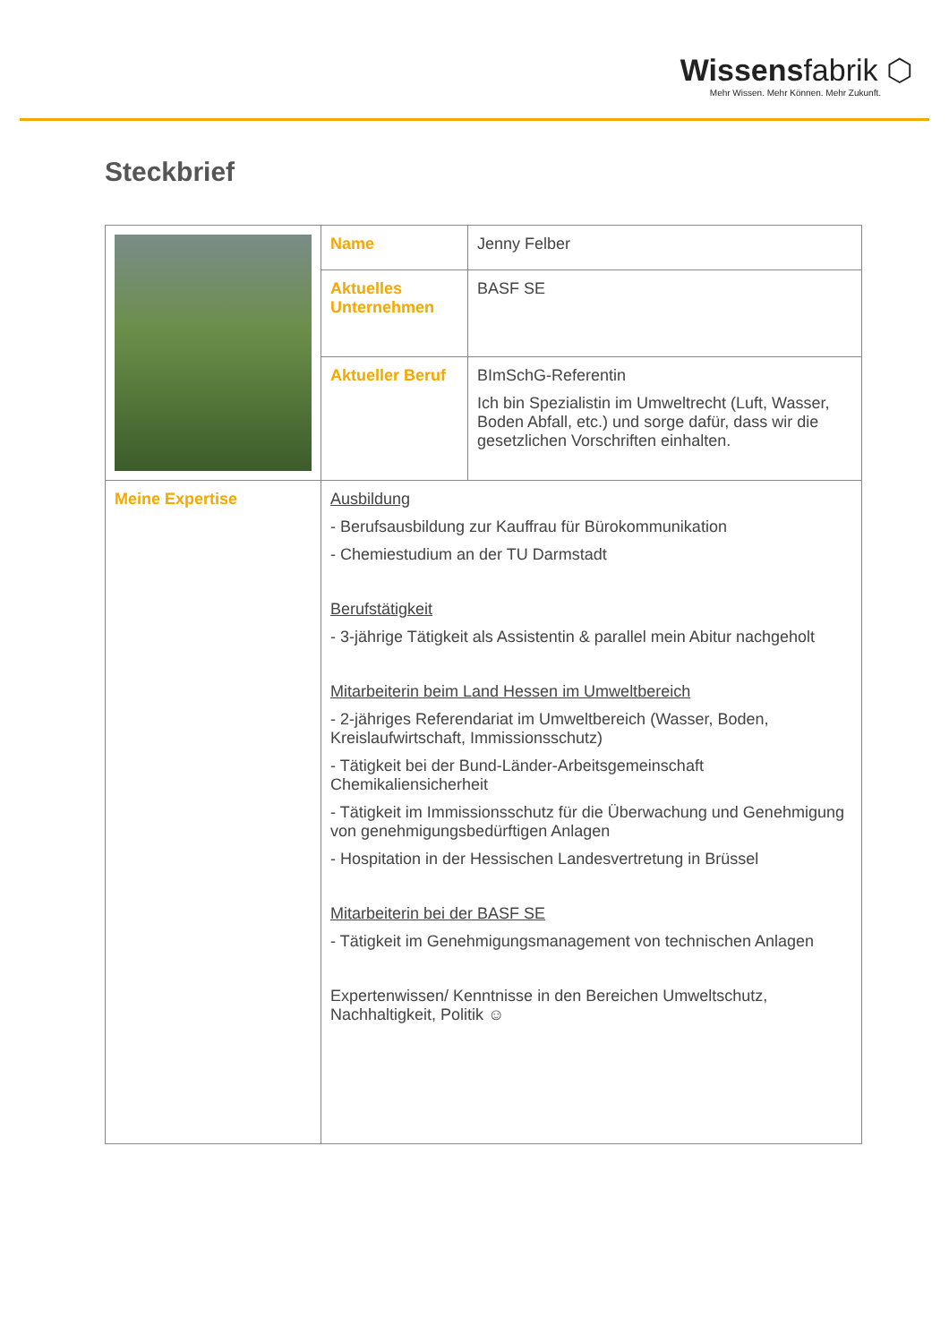Wissensfabrik ⬡
Mehr Wissen. Mehr Können. Mehr Zukunft.
Steckbrief
| | Name | Jenny Felber |
| | Aktuelles Unternehmen | BASF SE |
| | Aktueller Beruf | BImSchG-Referentin Ich bin Spezialistin im Umweltrecht (Luft, Wasser, Boden Abfall, etc.) und sorge dafür, dass wir die gesetzlichen Vorschriften einhalten. |
| Meine Expertise | Ausbildung - Berufsausbildung zur Kauffrau für Bürokommunikation - Chemiestudium an der TU Darmstadt Berufstätigkeit - 3-jährige Tätigkeit als Assistentin & parallel mein Abitur nachgeholt Mitarbeiterin beim Land Hessen im Umweltbereich - 2-jähriges Referendariat im Umweltbereich (Wasser, Boden, Kreislaufwirtschaft, Immissionsschutz) - Tätigkeit bei der Bund-Länder-Arbeitsgemeinschaft Chemikaliensicherheit - Tätigkeit im Immissionsschutz für die Überwachung und Genehmigung von genehmigungsbedürftigen Anlagen - Hospitation in der Hessischen Landesvertretung in Brüssel Mitarbeiterin bei der BASF SE - Tätigkeit im Genehmigungsmanagement von technischen Anlagen Expertenwissen/ Kenntnisse in den Bereichen Umweltschutz, Nachhaltigkeit, Politik ☺ | |